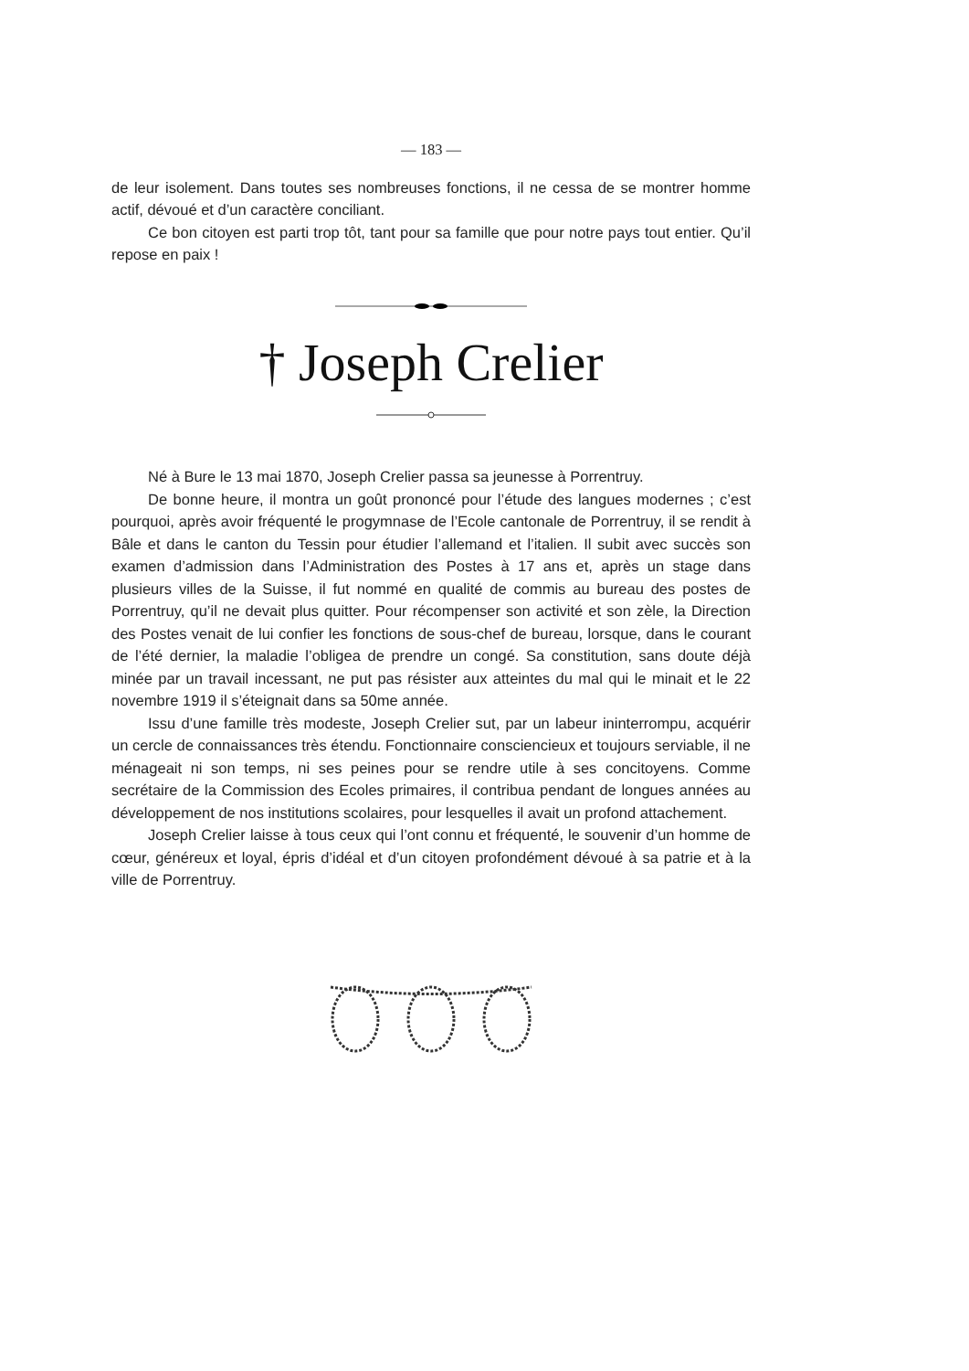— 183 —
de leur isolement. Dans toutes ses nombreuses fonctions, il ne cessa de se montrer homme actif, dévoué et d’un caractère conciliant.
Ce bon citoyen est parti trop tôt, tant pour sa famille que pour notre pays tout entier. Qu’il repose en paix !
† Joseph Crelier
Né à Bure le 13 mai 1870, Joseph Crelier passa sa jeunesse à Porrentruy.
De bonne heure, il montra un goût prononcé pour l’étude des langues modernes ; c’est pourquoi, après avoir fréquenté le progymnase de l’Ecole cantonale de Porrentruy, il se rendit à Bâle et dans le canton du Tessin pour étudier l’allemand et l’italien. Il subit avec succès son examen d’admission dans l’Administration des Postes à 17 ans et, après un stage dans plusieurs villes de la Suisse, il fut nommé en qualité de commis au bureau des postes de Porrentruy, qu’il ne devait plus quitter. Pour récompenser son activité et son zèle, la Direction des Postes venait de lui confier les fonctions de sous-chef de bureau, lorsque, dans le courant de l’été dernier, la maladie l’obligea de prendre un congé. Sa constitution, sans doute déjà minée par un travail incessant, ne put pas résister aux atteintes du mal qui le minait et le 22 novembre 1919 il s’éteignait dans sa 50me année.
Issu d’une famille très modeste, Joseph Crelier sut, par un labeur ininterrompu, acquérir un cercle de connaissances très étendu. Fonctionnaire consciencieux et toujours serviable, il ne ménageait ni son temps, ni ses peines pour se rendre utile à ses concitoyens. Comme secrétaire de la Commission des Ecoles primaires, il contribua pendant de longues années au développement de nos institutions scolaires, pour lesquelles il avait un profond attachement.
Joseph Crelier laisse à tous ceux qui l’ont connu et fréquenté, le souvenir d’un homme de cœur, généreux et loyal, épris d’idéal et d’un citoyen profondément dévoué à sa patrie et à la ville de Porrentruy.